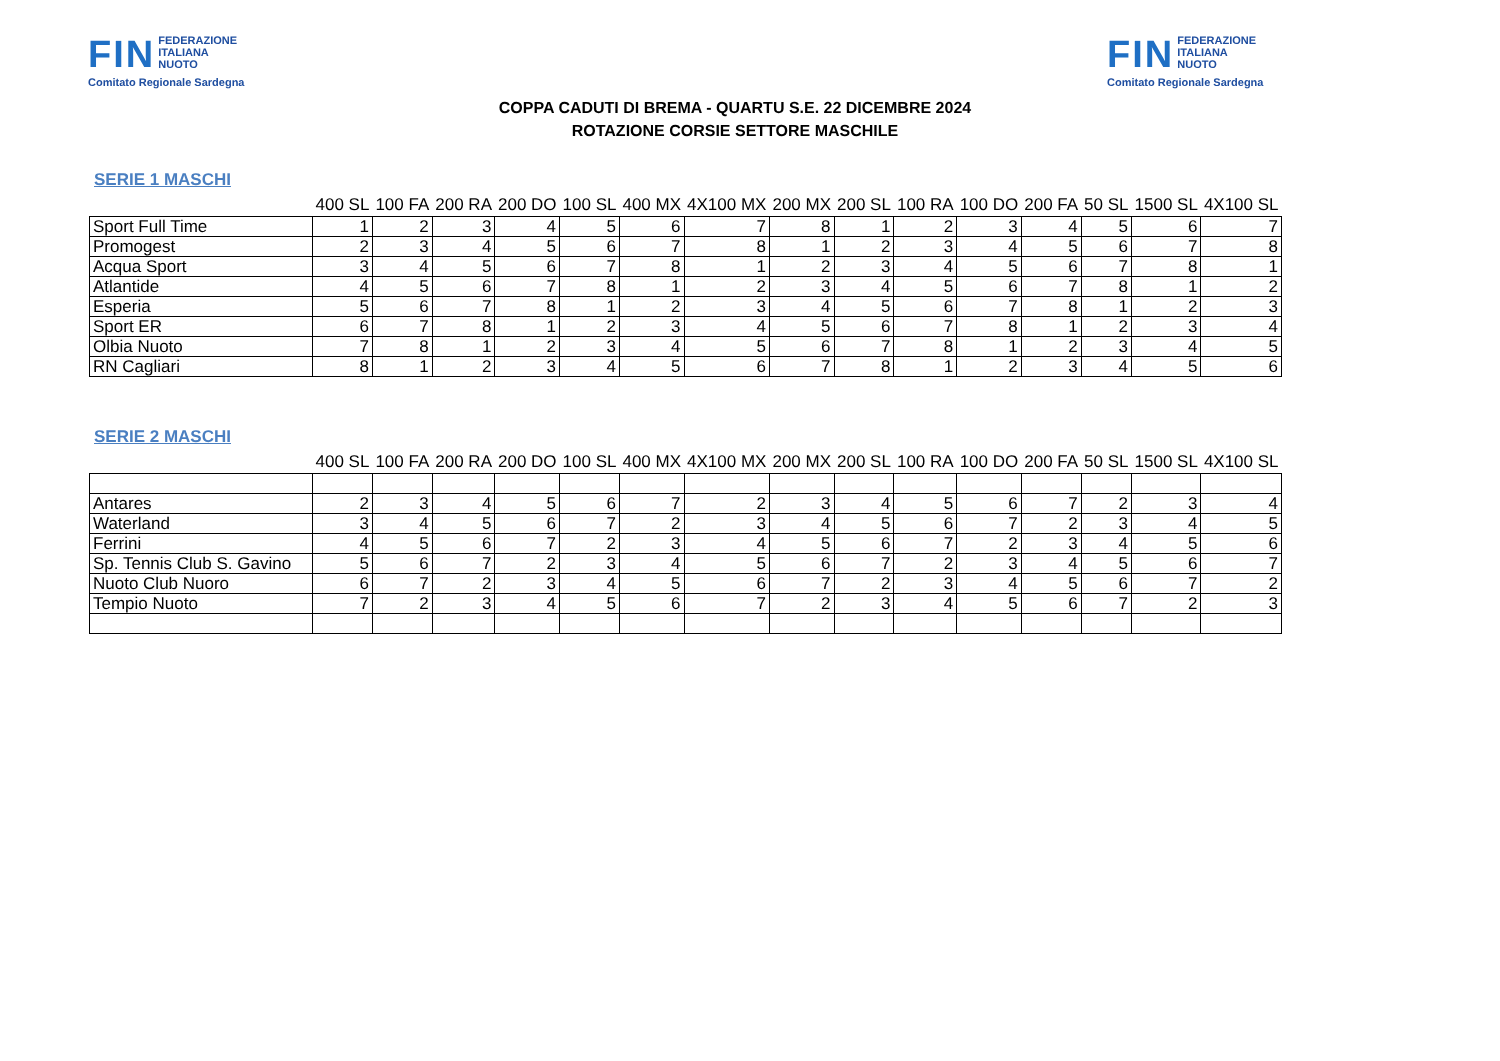FIN FEDERAZIONE
ITALIANA
NUOTO
Comitato Regionale Sardegna
COPPA CADUTI DI BREMA - QUARTU S.E. 22 DICEMBRE 2024
ROTAZIONE CORSIE SETTORE MASCHILE
FIN FEDERAZIONE
ITALIANA
NUOTO
Comitato Regionale Sardegna
SERIE 1 MASCHI
| | 400 SL | 100 FA | 200 RA | 200 DO | 100 SL | 400 MX | 4X100 MX | 200 MX | 200 SL | 100 RA | 100 DO | 200 FA | 50 SL | 1500 SL | 4X100 SL |
| --- | --- | --- | --- | --- | --- | --- | --- | --- | --- | --- | --- | --- | --- | --- | --- |
| Sport Full Time | 1 | 2 | 3 | 4 | 5 | 6 | 7 | 8 | 1 | 2 | 3 | 4 | 5 | 6 | 7 |
| Promogest | 2 | 3 | 4 | 5 | 6 | 7 | 8 | 1 | 2 | 3 | 4 | 5 | 6 | 7 | 8 |
| Acqua Sport | 3 | 4 | 5 | 6 | 7 | 8 | 1 | 2 | 3 | 4 | 5 | 6 | 7 | 8 | 1 |
| Atlantide | 4 | 5 | 6 | 7 | 8 | 1 | 2 | 3 | 4 | 5 | 6 | 7 | 8 | 1 | 2 |
| Esperia | 5 | 6 | 7 | 8 | 1 | 2 | 3 | 4 | 5 | 6 | 7 | 8 | 1 | 2 | 3 |
| Sport ER | 6 | 7 | 8 | 1 | 2 | 3 | 4 | 5 | 6 | 7 | 8 | 1 | 2 | 3 | 4 |
| Olbia Nuoto | 7 | 8 | 1 | 2 | 3 | 4 | 5 | 6 | 7 | 8 | 1 | 2 | 3 | 4 | 5 |
| RN Cagliari | 8 | 1 | 2 | 3 | 4 | 5 | 6 | 7 | 8 | 1 | 2 | 3 | 4 | 5 | 6 |
SERIE 2 MASCHI
| | 400 SL | 100 FA | 200 RA | 200 DO | 100 SL | 400 MX | 4X100 MX | 200 MX | 200 SL | 100 RA | 100 DO | 200 FA | 50 SL | 1500 SL | 4X100 SL |
| --- | --- | --- | --- | --- | --- | --- | --- | --- | --- | --- | --- | --- | --- | --- | --- |
| Antares | 2 | 3 | 4 | 5 | 6 | 7 | 2 | 3 | 4 | 5 | 6 | 7 | 2 | 3 | 4 |
| Waterland | 3 | 4 | 5 | 6 | 7 | 2 | 3 | 4 | 5 | 6 | 7 | 2 | 3 | 4 | 5 |
| Ferrini | 4 | 5 | 6 | 7 | 2 | 3 | 4 | 5 | 6 | 7 | 2 | 3 | 4 | 5 | 6 |
| Sp. Tennis Club S. Gavino | 5 | 6 | 7 | 2 | 3 | 4 | 5 | 6 | 7 | 2 | 3 | 4 | 5 | 6 | 7 |
| Nuoto Club Nuoro | 6 | 7 | 2 | 3 | 4 | 5 | 6 | 7 | 2 | 3 | 4 | 5 | 6 | 7 | 2 |
| Tempio Nuoto | 7 | 2 | 3 | 4 | 5 | 6 | 7 | 2 | 3 | 4 | 5 | 6 | 7 | 2 | 3 |